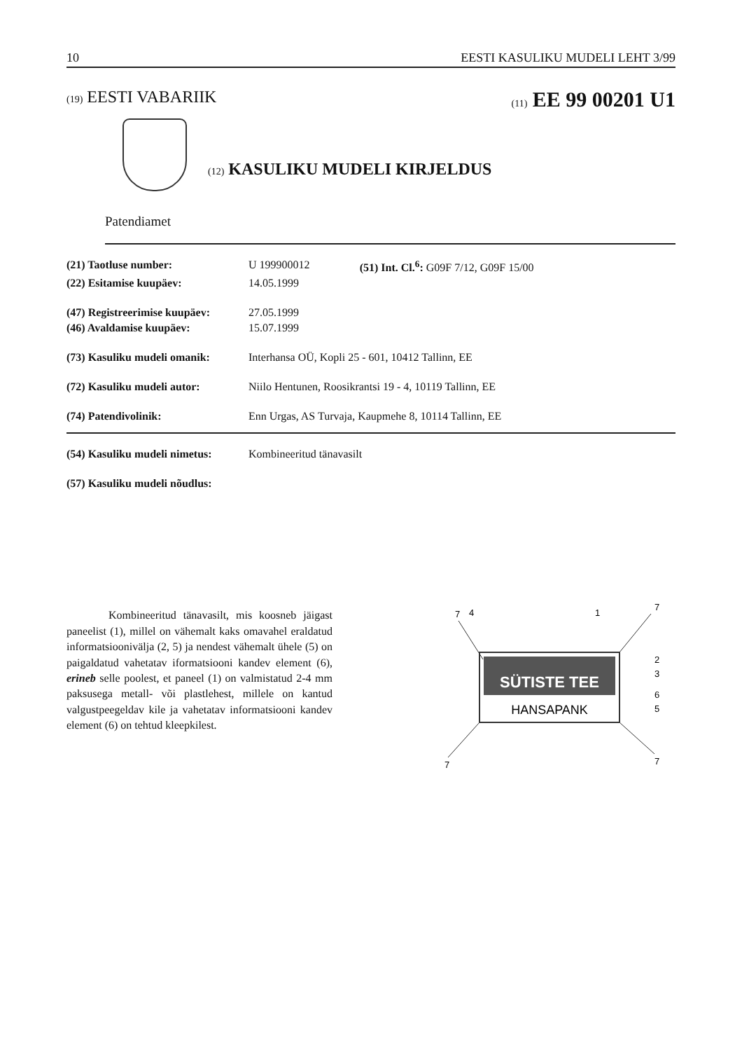10 EESTI KASULIKU MUDELI LEHT 3/99
(19) EESTI VABARIIK
(11) EE 99 00201 U1
(12) KASULIKU MUDELI KIRJELDUS
Patendiamet
| (21) Taotluse number: | U 199900012 | (51) Int. Cl.<sup>6</sup>: G09F 7/12, G09F 15/00 |
| (22) Esitamise kuupäev: | 14.05.1999 | |
| (47) Registreerimise kuupäev: | 27.05.1999 | |
| (46) Avaldamise kuupäev: | 15.07.1999 | |
| (73) Kasuliku mudeli omanik: | Interhansa OÜ, Kopli 25 - 601, 10412 Tallinn, EE | |
| (72) Kasuliku mudeli autor: | Niilo Hentunen, Roosikrantsi 19 - 4, 10119 Tallinn, EE | |
| (74) Patendivolinik: | Enn Urgas, AS Turvaja, Kaupmehe 8, 10114 Tallinn, EE | |
| (54) Kasuliku mudeli nimetus: | Kombineeritud tänavasilt |
| (57) Kasuliku mudeli nõudlus: | |
Kombineeritud tänavasilt, mis koosneb jäigast paneelist (1), millel on vähemalt kaks omavahel eraldatud informatsioonivälja (2, 5) ja nendest vähemalt ühele (5) on paigaldatud vahetatav iformatsiooni kandev element (6), erineb selle poolest, et paneel (1) on valmistatud 2-4 mm paksusega metall- või plastlehest, millele on kantud valgustpeegeldav kile ja vahetatav informatsiooni kandev element (6) on tehtud kleepkilest.
7
4
1
7
2
3
6
5
7
7
SÜTISTE TEE
HANSAPANK